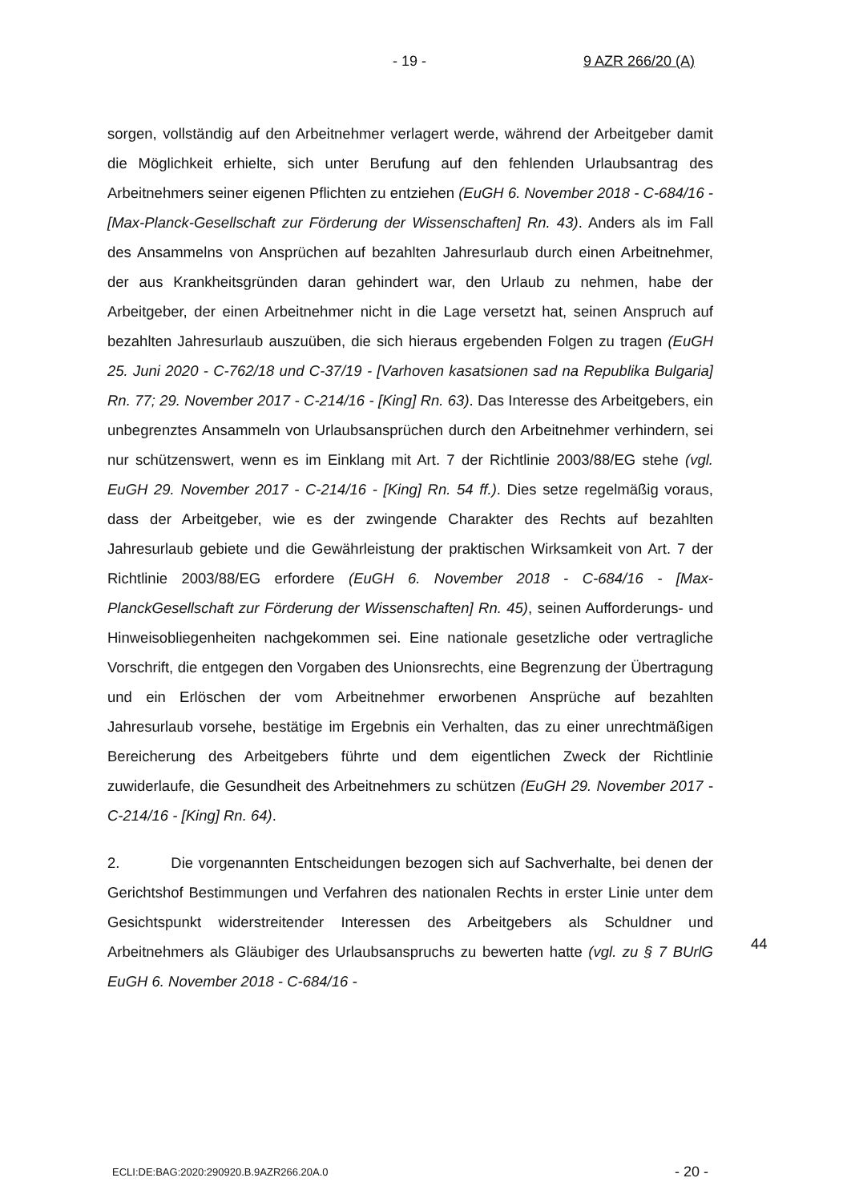- 19 - 9 AZR 266/20 (A)
sorgen, vollständig auf den Arbeitnehmer verlagert werde, während der Arbeitgeber damit die Möglichkeit erhielte, sich unter Berufung auf den fehlenden Urlaubsantrag des Arbeitnehmers seiner eigenen Pflichten zu entziehen (EuGH 6. November 2018 - C-684/16 - [Max-Planck-Gesellschaft zur Förderung der Wissenschaften] Rn. 43). Anders als im Fall des Ansammelns von Ansprüchen auf bezahlten Jahresurlaub durch einen Arbeitnehmer, der aus Krankheitsgründen daran gehindert war, den Urlaub zu nehmen, habe der Arbeitgeber, der einen Arbeitnehmer nicht in die Lage versetzt hat, seinen Anspruch auf bezahlten Jahresurlaub auszuüben, die sich hieraus ergebenden Folgen zu tragen (EuGH 25. Juni 2020 - C-762/18 und C-37/19 - [Varhoven kasatsionen sad na Republika Bulgaria] Rn. 77; 29. November 2017 - C-214/16 - [King] Rn. 63). Das Interesse des Arbeitgebers, ein unbegrenztes Ansammeln von Urlaubsansprüchen durch den Arbeitnehmer verhindern, sei nur schützenswert, wenn es im Einklang mit Art. 7 der Richtlinie 2003/88/EG stehe (vgl. EuGH 29. November 2017 - C-214/16 - [King] Rn. 54 ff.). Dies setze regelmäßig voraus, dass der Arbeitgeber, wie es der zwingende Charakter des Rechts auf bezahlten Jahresurlaub gebiete und die Gewährleistung der praktischen Wirksamkeit von Art. 7 der Richtlinie 2003/88/EG erfordere (EuGH 6. November 2018 - C-684/16 - [Max-PlanckGesellschaft zur Förderung der Wissenschaften] Rn. 45), seinen Aufforderungs- und Hinweisobliegenheiten nachgekommen sei. Eine nationale gesetzliche oder vertragliche Vorschrift, die entgegen den Vorgaben des Unionsrechts, eine Begrenzung der Übertragung und ein Erlöschen der vom Arbeitnehmer erworbenen Ansprüche auf bezahlten Jahresurlaub vorsehe, bestätige im Ergebnis ein Verhalten, das zu einer unrechtmäßigen Bereicherung des Arbeitgebers führte und dem eigentlichen Zweck der Richtlinie zuwiderlaufe, die Gesundheit des Arbeitnehmers zu schützen (EuGH 29. November 2017 - C-214/16 - [King] Rn. 64).
2. Die vorgenannten Entscheidungen bezogen sich auf Sachverhalte, bei denen der Gerichtshof Bestimmungen und Verfahren des nationalen Rechts in erster Linie unter dem Gesichtspunkt widerstreitender Interessen des Arbeitgebers als Schuldner und Arbeitnehmers als Gläubiger des Urlaubsanspruchs zu bewerten hatte (vgl. zu § 7 BUrlG EuGH 6. November 2018 - C-684/16 -
44
ECLI:DE:BAG:2020:290920.B.9AZR266.20A.0
- 20 -